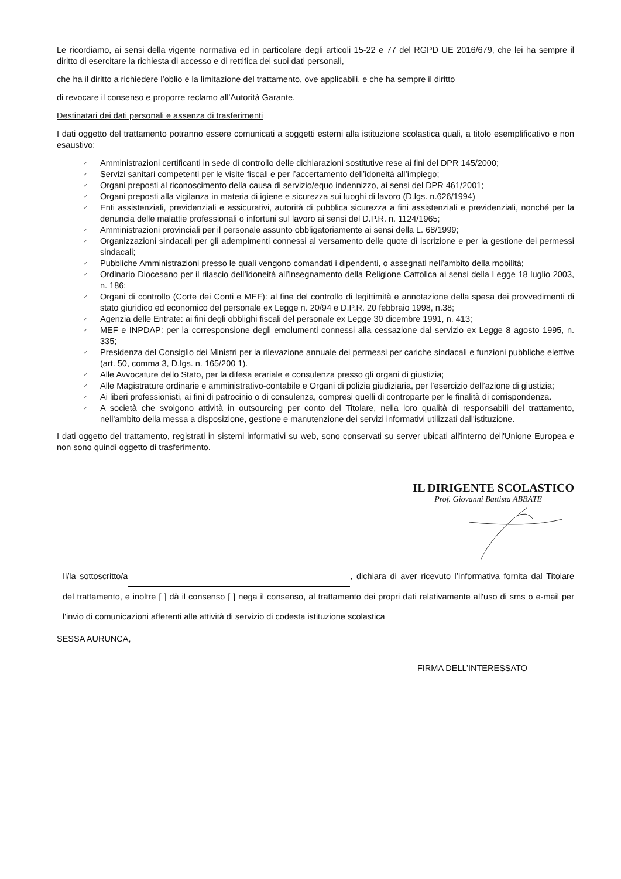Le ricordiamo, ai sensi della vigente normativa ed in particolare degli articoli 15-22 e 77 del RGPD UE 2016/679, che lei ha sempre il diritto di esercitare la richiesta di accesso e di rettifica dei suoi dati personali,
che ha il diritto a richiedere l’oblio e la limitazione del trattamento, ove applicabili, e che ha sempre il diritto
di revocare il consenso e proporre reclamo all’Autorità Garante.
Destinatari dei dati personali e assenza di trasferimenti
I dati oggetto del trattamento potranno essere comunicati a soggetti esterni alla istituzione scolastica quali, a titolo esemplificativo e non esaustivo:
✓ Amministrazioni certificanti in sede di controllo delle dichiarazioni sostitutive rese ai fini del DPR 145/2000;
✓ Servizi sanitari competenti per le visite fiscali e per l’accertamento dell’idoneità all’impiego;
✓ Organi preposti al riconoscimento della causa di servizio/equo indennizzo, ai sensi del DPR 461/2001;
✓ Organi preposti alla vigilanza in materia di igiene e sicurezza sui luoghi di lavoro (D.lgs. n.626/1994)
✓ Enti assistenziali, previdenziali e assicurativi, autorità di pubblica sicurezza a fini assistenziali e previdenziali, nonché per la denuncia delle malattie professionali o infortuni sul lavoro ai sensi del D.P.R. n. 1124/1965;
✓ Amministrazioni provinciali per il personale assunto obbligatoriamente ai sensi della L. 68/1999;
✓ Organizzazioni sindacali per gli adempimenti connessi al versamento delle quote di iscrizione e per la gestione dei permessi sindacali;
✓ Pubbliche Amministrazioni presso le quali vengono comandati i dipendenti, o assegnati nell’ambito della mobilità;
✓ Ordinario Diocesano per il rilascio dell’idoneità all’insegnamento della Religione Cattolica ai sensi della Legge 18 luglio 2003, n. 186;
✓ Organi di controllo (Corte dei Conti e MEF): al fine del controllo di legittimità e annotazione della spesa dei provvedimenti di stato giuridico ed economico del personale ex Legge n. 20/94 e D.P.R. 20 febbraio 1998, n.38;
✓ Agenzia delle Entrate: ai fini degli obblighi fiscali del personale ex Legge 30 dicembre 1991, n. 413;
✓ MEF e INPDAP: per la corresponsione degli emolumenti connessi alla cessazione dal servizio ex Legge 8 agosto 1995, n. 335;
✓ Presidenza del Consiglio dei Ministri per la rilevazione annuale dei permessi per cariche sindacali e funzioni pubbliche elettive (art. 50, comma 3, D.lgs. n. 165/200 1).
✓ Alle Avvocature dello Stato, per la difesa erariale e consulenza presso gli organi di giustizia;
✓ Alle Magistrature ordinarie e amministrativo-contabile e Organi di polizia giudiziaria, per l’esercizio dell’azione di giustizia;
✓ Ai liberi professionisti, ai fini di patrocinio o di consulenza, compresi quelli di controparte per le finalità di corrispondenza.
✓ A società che svolgono attività in outsourcing per conto del Titolare, nella loro qualità di responsabili del trattamento, nell'ambito della messa a disposizione, gestione e manutenzione dei servizi informativi utilizzati dall'istituzione.
I dati oggetto del trattamento, registrati in sistemi informativi su web, sono conservati su server ubicati all'interno dell'Unione Europea e non sono quindi oggetto di trasferimento.
IL DIRIGENTE SCOLASTICO
Prof. Giovanni Battista ABBATE
Il/la sottoscritto/a , dichiara di aver ricevuto l’informativa fornita dal Titolare del trattamento, e inoltre [ ] dà il consenso [ ] nega il consenso, al trattamento dei propri dati relativamente all'uso di sms o e-mail per l'invio di comunicazioni afferenti alle attività di servizio di codesta istituzione scolastica
SESSA AURUNCA,
FIRMA DELL’INTERESSATO
_______________________________________